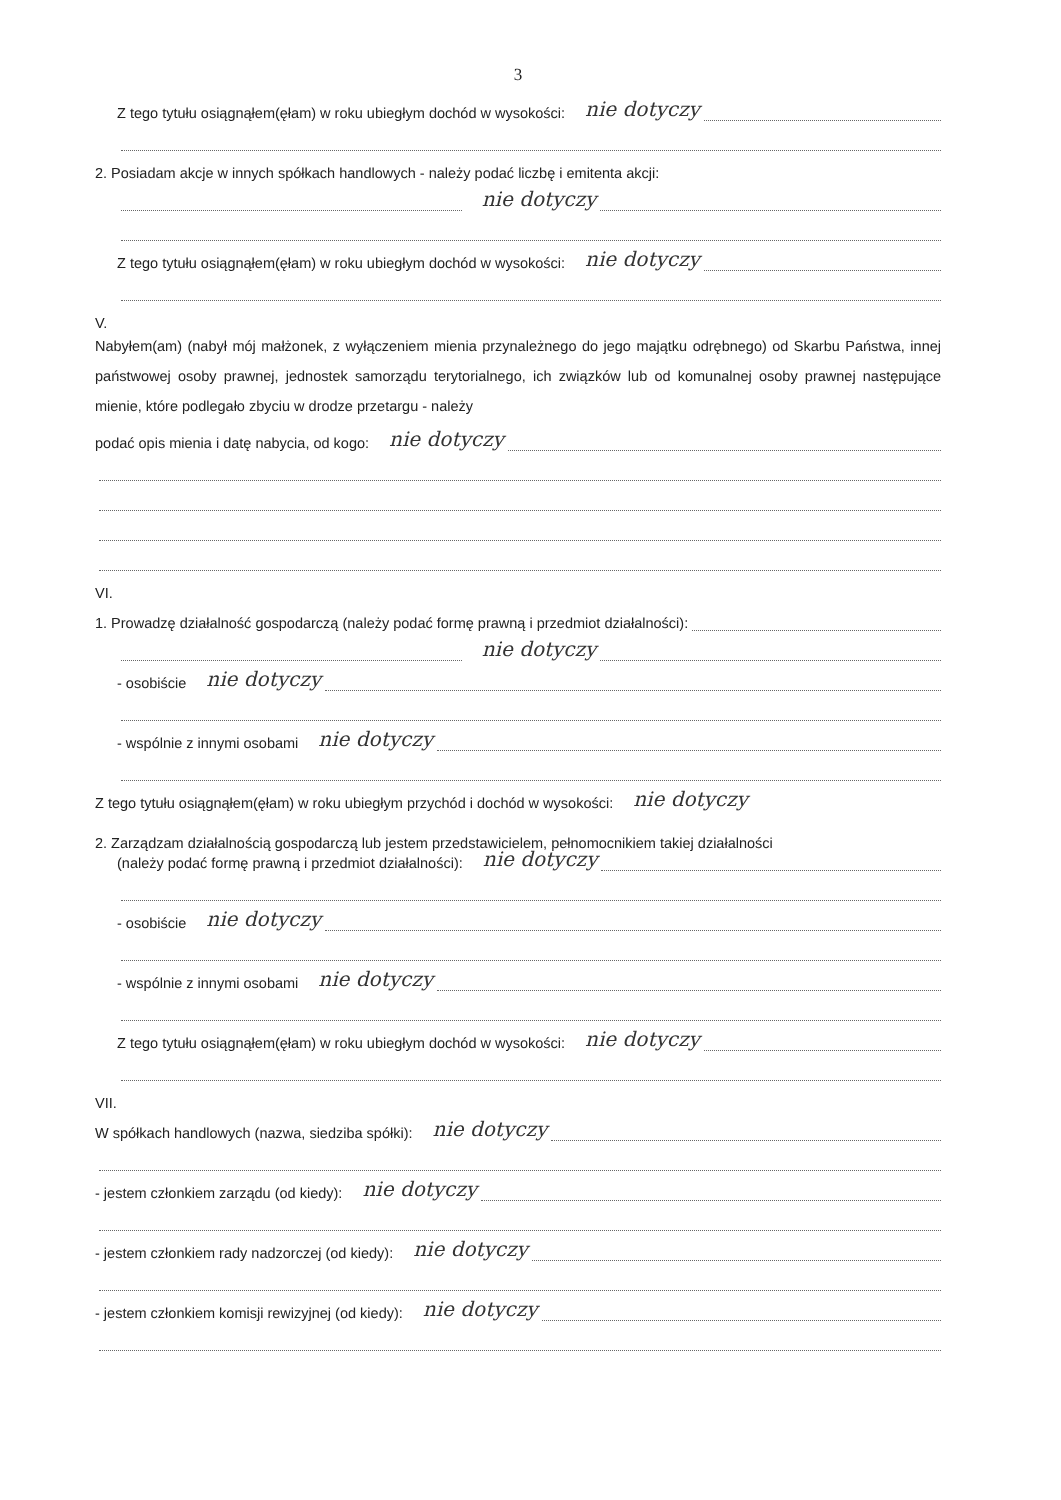3
Z tego tytułu osiągnąłem(ęłam) w roku ubiegłym dochód w wysokości: nie dotyczy
2. Posiadam akcje w innych spółkach handlowych - należy podać liczbę i emitenta akcji:
nie dotyczy
Z tego tytułu osiągnąłem(ęłam) w roku ubiegłym dochód w wysokości: nie dotyczy
V.
Nabyłem(am) (nabył mój małżonek, z wyłączeniem mienia przynależnego do jego majątku odrębnego) od Skarbu Państwa, innej państwowej osoby prawnej, jednostek samorządu terytorialnego, ich związków lub od komunalnej osoby prawnej następujące mienie, które podlegało zbyciu w drodze przetargu - należy
podać opis mienia i datę nabycia, od kogo: nie dotyczy
VI.
1. Prowadzę działalność gospodarczą (należy podać formę prawną i przedmiot działalności):
nie dotyczy
- osobiście nie dotyczy
- wspólnie z innymi osobami nie dotyczy
Z tego tytułu osiągnąłem(ęłam) w roku ubiegłym przychód i dochód w wysokości: nie dotyczy
2. Zarządzam działalnością gospodarczą lub jestem przedstawicielem, pełnomocnikiem takiej działalności
(należy podać formę prawną i przedmiot działalności): nie dotyczy
- osobiście nie dotyczy
- wspólnie z innymi osobami nie dotyczy
Z tego tytułu osiągnąłem(ęłam) w roku ubiegłym dochód w wysokości: nie dotyczy
VII.
W spółkach handlowych (nazwa, siedziba spółki): nie dotyczy
- jestem członkiem zarządu (od kiedy): nie dotyczy
- jestem członkiem rady nadzorczej (od kiedy): nie dotyczy
- jestem członkiem komisji rewizyjnej (od kiedy): nie dotyczy